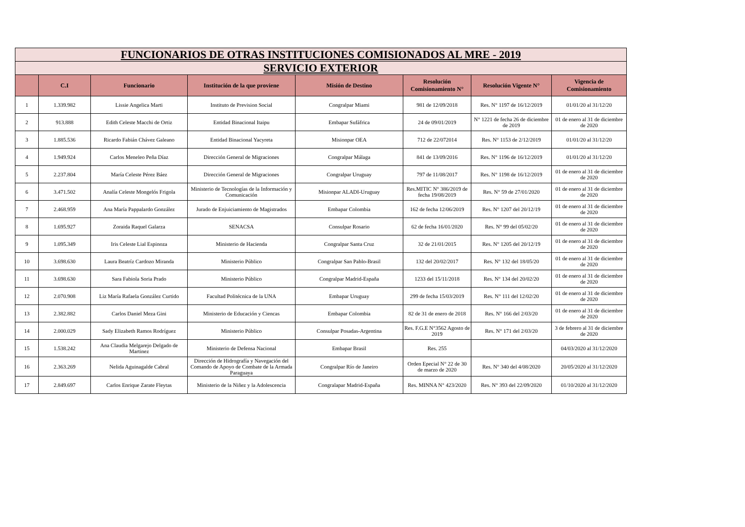| FUNCIONARIOS DE OTRAS INSTITUCIONES COMISIONADOS AL MRE - 2019 | | | | | | | |
| SERVICIO EXTERIOR | | | | | | | |
| | C.I | Funcionario | Institución de la que proviene | Misión de Destino | Resolución Comisionamiento N° | Resolución Vigente N° | Vigencia de Comisionamiento |
| 1 | 1.339.982 | Lissie Angelica Marti | Instituto de Prevision Social | Congralpar Miami | 981 de 12/09/2018 | Res. N° 1197 de 16/12/2019 | 01/01/20 al 31/12/20 |
| 2 | 913.888 | Edith Celeste Macchi de Ortiz | Entidad Binacional Itaipu | Embapar Sufáfrica | 24 de 09/01/2019 | N° 1221 de fecha 26 de diciembre de 2019 | 01 de enero al 31 de diciembre de 2020 |
| 3 | 1.885.536 | Ricardo Fabián Chávez Galeano | Entidad Binacional Yacyreta | Misionpar OEA | 712 de 22/072014 | Res. N° 1153 de 2/12/2019 | 01/01/20 al 31/12/20 |
| 4 | 1.949.924 | Carlos Meneleo Peña Díaz | Dirección General de Migraciones | Congralpar Málaga | 841 de 13/09/2016 | Res. N° 1196 de 16/12/2019 | 01/01/20 al 31/12/20 |
| 5 | 2.237.804 | María Celeste Pérez Báez | Dirección General de Migraciones | Congralpar Uruguay | 797 de 11/08/2017 | Res. N° 1198 de 16/12/2019 | 01 de enero al 31 de diciembre de 2020 |
| 6 | 3.471.502 | Analía Celeste Mongelós Frigola | Ministerio de Tecnologías de la Información y Comunicación | Misionpar ALADI-Uruguay | Res.MITIC N° 386/2019 de fecha 19/08/2019 | Res. N° 59 de 27/01/2020 | 01 de enero al 31 de diciembre de 2020 |
| 7 | 2.468.959 | Ana María Pappalardo González | Jurado de Enjuiciamiento de Magistrados | Embapar Colombia | 162 de fecha 12/06/2019 | Res. N° 1207 del 20/12/19 | 01 de enero al 31 de diciembre de 2020 |
| 8 | 1.695.927 | Zoraida Raquel Galarza | SENACSA | Consulpar Rosario | 62 de fecha 16/01/2020 | Res. N° 99 del 05/02/20 | 01 de enero al 31 de diciembre de 2020 |
| 9 | 1.095.349 | Iris Celeste Lial Espinoza | Ministerio de Hacienda | Congralpar Santa Cruz | 32 de 21/01/2015 | Res. N° 1205 del 20/12/19 | 01 de enero al 31 de diciembre de 2020 |
| 10 | 3.698.630 | Laura Beatríz Cardozo Miranda | Ministerio Público | Congralpar San Pablo-Brasil | 132 del 20/02/2017 | Res. N° 132 del 18/05/20 | 01 de enero al 31 de diciembre de 2020 |
| 11 | 3.698.630 | Sara Fabiola Soria Prado | Ministerio Público | Congralpar Madrid-España | 1233 del 15/11/2018 | Res. N° 134 del 20/02/20 | 01 de enero al 31 de diciembre de 2020 |
| 12 | 2.070.908 | Liz María Rafaela González Curtido | Facultad Politécnica de la UNA | Embapar Uruguay | 299 de fecha 15/03/2019 | Res. N° 111 del 12/02/20 | 01 de enero al 31 de diciembre de 2020 |
| 13 | 2.382.882 | Carlos Daniel Meza Gini | Ministerio de Educación y Ciencas | Embapar Colombia | 82 de 31 de enero de 2018 | Res. N° 166 del 2/03/20 | 01 de enero al 31 de diciembre de 2020 |
| 14 | 2.000.029 | Sady Elizabeth Ramos Rodríguez | Ministerio Público | Consulpar Posadas-Argentina | Res. F.G.E N°3562 Agosto de 2019 | Res. N° 171 del 2/03/20 | 3 de febrero al 31 de diciembre de 2020 |
| 15 | 1.538.242 | Ana Claudia Melgarejo Delgado de Martinez | Ministerio de Defensa Nacional | Embapar Brasil | Res. 255 | | 04/03/2020 al 31/12/2020 |
| 16 | 2.363.269 | Nelida Aguinagalde Cabral | Dirección de Hidrografía y Navegación del Comando de Apoyo de Combate de la Armada Paraguaya | Congralpar Río de Janeiro | Orden Epecial N° 22 de 30 de marzo de 2020 | Res. N° 340 del 4/08/2020 | 20/05/2020 al 31/12/2020 |
| 17 | 2.849.697 | Carlos Enrique Zarate Fleytas | Ministerio de la Niñez y la Adolescencia | Congralapar Madrid-España | Res. MINNA N° 423/2020 | Res. N° 393 del 22/09/2020 | 01/10/2020 al 31/12/2020 |